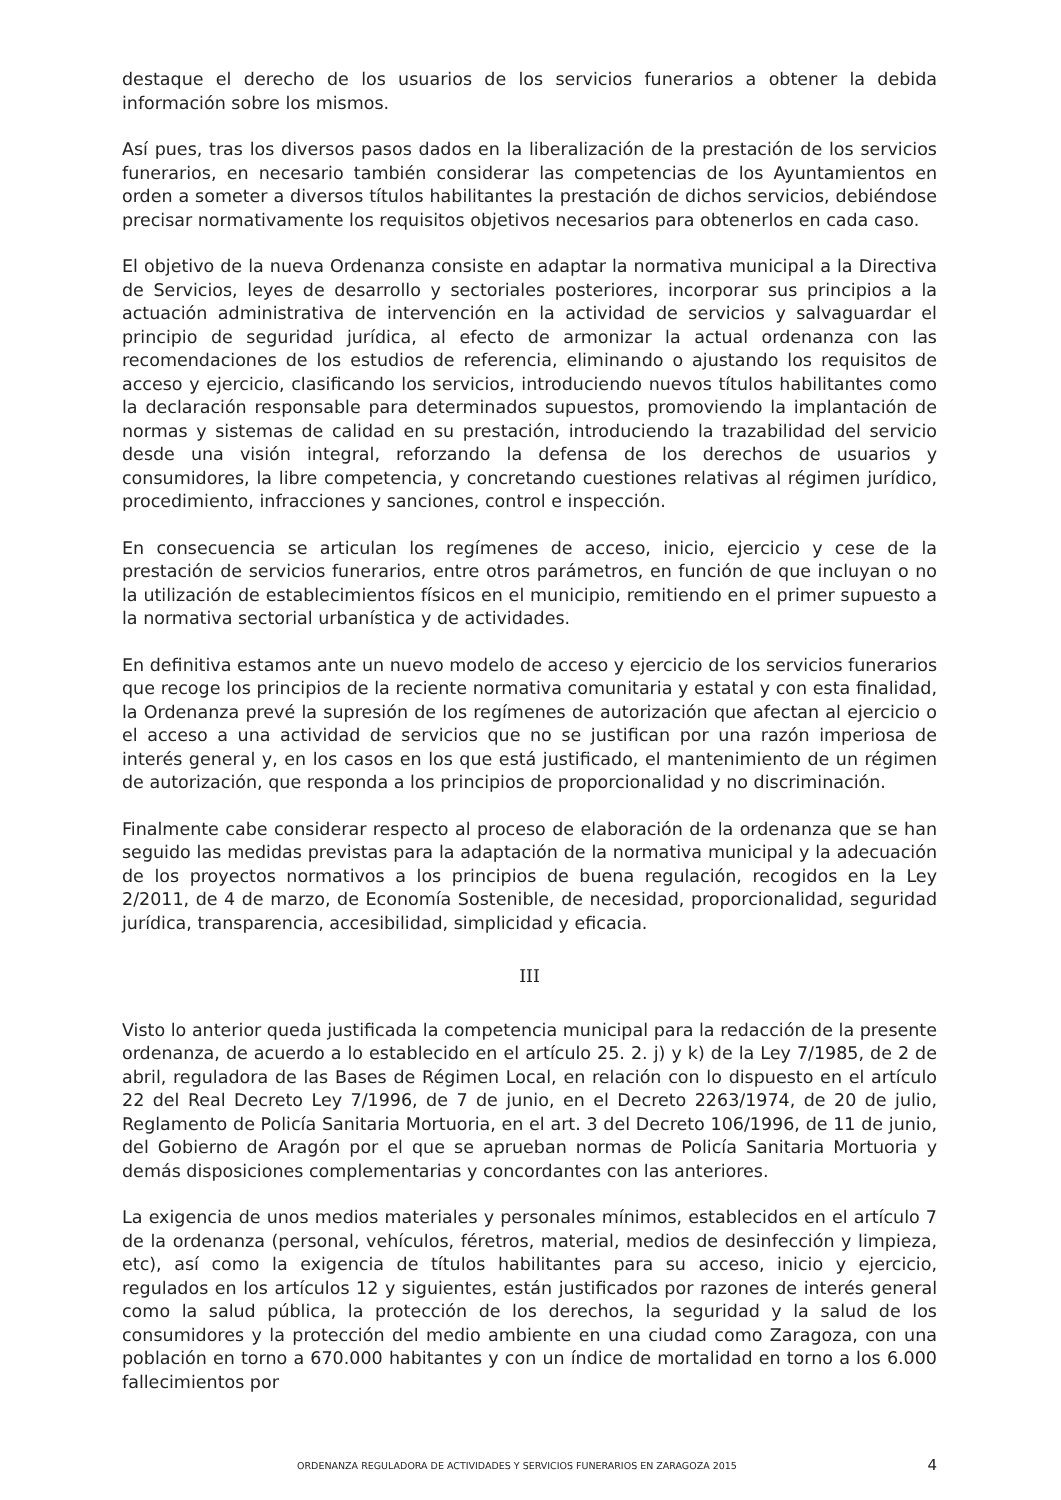destaque el derecho de los usuarios de los servicios funerarios a obtener la debida información sobre los mismos.
Así pues, tras los diversos pasos dados en la liberalización de la prestación de los servicios funerarios, en necesario también considerar las competencias de los Ayuntamientos en orden a someter a diversos títulos habilitantes la prestación de dichos servicios, debiéndose precisar normativamente los requisitos objetivos necesarios para obtenerlos en cada caso.
El objetivo de la nueva Ordenanza consiste en adaptar la normativa municipal a la Directiva de Servicios, leyes de desarrollo y sectoriales posteriores, incorporar sus principios a la actuación administrativa de intervención en la actividad de servicios y salvaguardar el principio de seguridad jurídica, al efecto de armonizar la actual ordenanza con las recomendaciones de los estudios de referencia, eliminando o ajustando los requisitos de acceso y ejercicio, clasificando los servicios, introduciendo nuevos títulos habilitantes como la declaración responsable para determinados supuestos, promoviendo la implantación de normas y sistemas de calidad en su prestación, introduciendo la trazabilidad del servicio desde una visión integral, reforzando la defensa de los derechos de usuarios y consumidores, la libre competencia, y concretando cuestiones relativas al régimen jurídico, procedimiento, infracciones y sanciones, control e inspección.
En consecuencia se articulan los regímenes de acceso, inicio, ejercicio y cese de la prestación de servicios funerarios, entre otros parámetros, en función de que incluyan o no la utilización de establecimientos físicos en el municipio, remitiendo en el primer supuesto a la normativa sectorial urbanística y de actividades.
En definitiva estamos ante un nuevo modelo de acceso y ejercicio de los servicios funerarios que recoge los principios de la reciente normativa comunitaria y estatal y con esta finalidad, la Ordenanza prevé la supresión de los regímenes de autorización que afectan al ejercicio o el acceso a una actividad de servicios que no se justifican por una razón imperiosa de interés general y, en los casos en los que está justificado, el mantenimiento de un régimen de autorización, que responda a los principios de proporcionalidad y no discriminación.
Finalmente cabe considerar respecto al proceso de elaboración de la ordenanza que se han seguido las medidas previstas para la adaptación de la normativa municipal y la adecuación de los proyectos normativos a los principios de buena regulación, recogidos en la Ley 2/2011, de 4 de marzo, de Economía Sostenible, de necesidad, proporcionalidad, seguridad jurídica, transparencia, accesibilidad, simplicidad y eficacia.
III
Visto lo anterior queda justificada la competencia municipal para la redacción de la presente ordenanza, de acuerdo a lo establecido en el artículo 25. 2. j) y k) de la Ley 7/1985, de 2 de abril, reguladora de las Bases de Régimen Local, en relación con lo dispuesto en el artículo 22 del Real Decreto Ley 7/1996, de 7 de junio, en el Decreto 2263/1974, de 20 de julio, Reglamento de Policía Sanitaria Mortuoria, en el art. 3 del Decreto 106/1996, de 11 de junio, del Gobierno de Aragón por el que se aprueban normas de Policía Sanitaria Mortuoria y demás disposiciones complementarias y concordantes con las anteriores.
La exigencia de unos medios materiales y personales mínimos, establecidos en el artículo 7 de la ordenanza (personal, vehículos, féretros, material, medios de desinfección y limpieza, etc), así como la exigencia de títulos habilitantes para su acceso, inicio y ejercicio, regulados en los artículos 12 y siguientes, están justificados por razones de interés general como la salud pública, la protección de los derechos, la seguridad y la salud de los consumidores y la protección del medio ambiente en una ciudad como Zaragoza, con una población en torno a 670.000 habitantes y con un índice de mortalidad en torno a los 6.000 fallecimientos por
ORDENANZA REGULADORA DE ACTIVIDADES Y SERVICIOS FUNERARIOS EN ZARAGOZA 2015 4